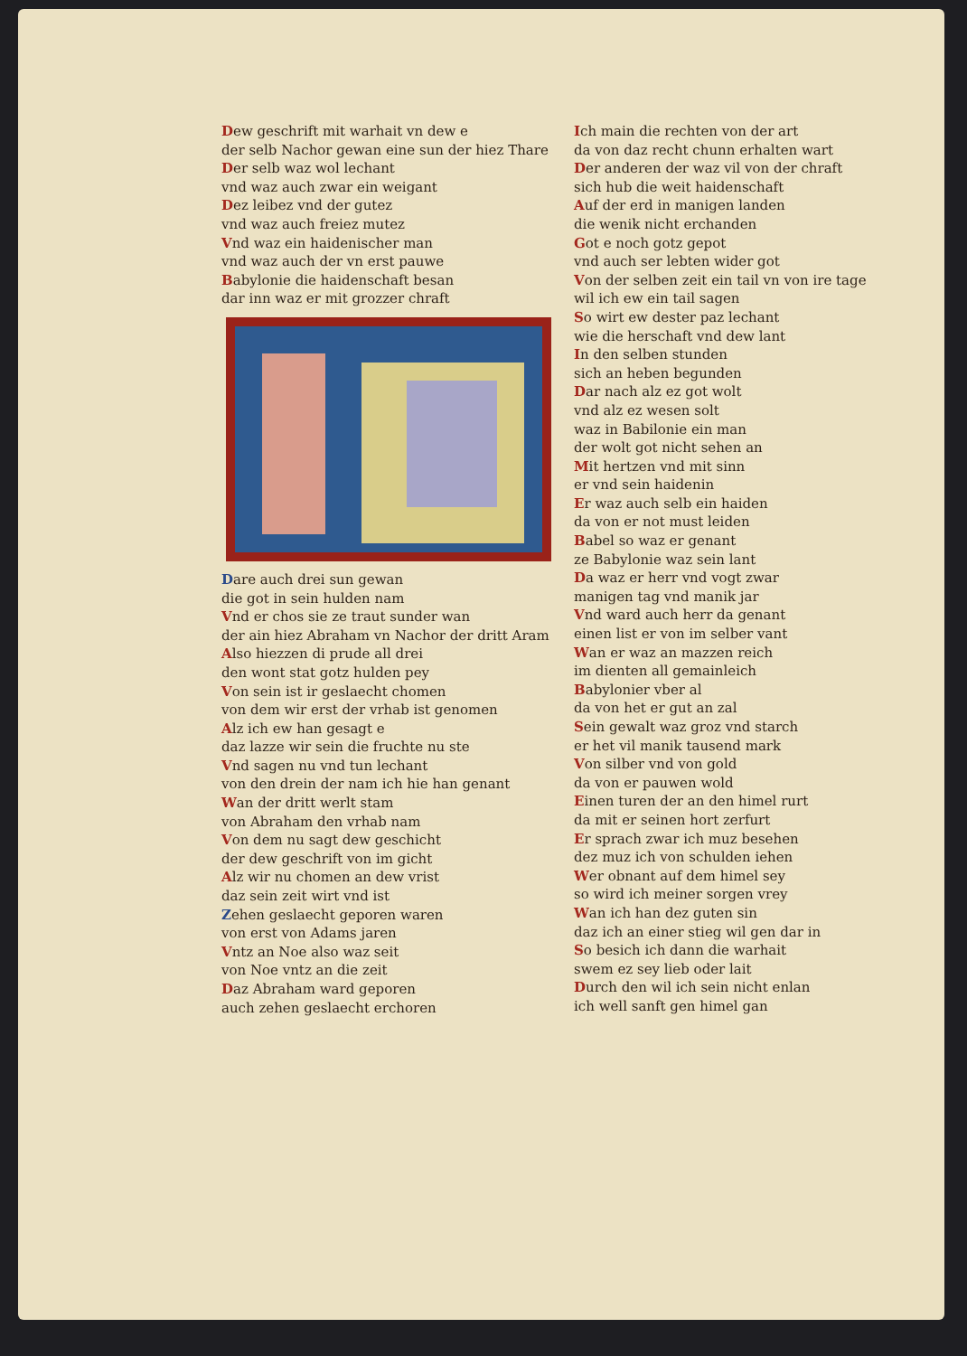Dew geschrift mit warhait vn dew e
der selb Nachor gewan eine sun der hiez Thare
Der selb waz wol lechant
vnd waz auch zwar ein weigant
Dez leibez vnd der gutez
vnd waz auch freiez mutez
Vnd waz ein haidenischer man
vnd waz auch der vn erst pauwe
Babylonie die haidenschaft besan
dar inn waz er mit grozzer chraft
Dare auch drei sun gewan
die got in sein hulden nam
Vnd er chos sie ze traut sunder wan
der ain hiez Abraham vn Nachor der dritt Aram
Also hiezzen di prude all drei
den wont stat gotz hulden pey
Von sein ist ir geslaecht chomen
von dem wir erst der vrhab ist genomen
Alz ich ew han gesagt e
daz lazze wir sein die fruchte nu ste
Vnd sagen nu vnd tun lechant
von den drein der nam ich hie han genant
Wan der dritt werlt stam
von Abraham den vrhab nam
Von dem nu sagt dew geschicht
der dew geschrift von im gicht
Alz wir nu chomen an dew vrist
daz sein zeit wirt vnd ist
Zehen geslaecht geporen waren
von erst von Adams jaren
Vntz an Noe also waz seit
von Noe vntz an die zeit
Daz Abraham ward geporen
auch zehen geslaecht erchoren
Ich main die rechten von der art
da von daz recht chunn erhalten wart
Der anderen der waz vil von der chraft
sich hub die weit haidenschaft
Auf der erd in manigen landen
die wenik nicht erchanden
Got e noch gotz gepot
vnd auch ser lebten wider got
Von der selben zeit ein tail vn von ire tage
wil ich ew ein tail sagen
So wirt ew dester paz lechant
wie die herschaft vnd dew lant
In den selben stunden
sich an heben begunden
Dar nach alz ez got wolt
vnd alz ez wesen solt
waz in Babilonie ein man
der wolt got nicht sehen an
Mit hertzen vnd mit sinn
er vnd sein haidenin
Er waz auch selb ein haiden
da von er not must leiden
Babel so waz er genant
ze Babylonie waz sein lant
Da waz er herr vnd vogt zwar
manigen tag vnd manik jar
Vnd ward auch herr da genant
einen list er von im selber vant
Wan er waz an mazzen reich
im dienten all gemainleich
Babylonier vber al
da von het er gut an zal
Sein gewalt waz groz vnd starch
er het vil manik tausend mark
Von silber vnd von gold
da von er pauwen wold
Einen turen der an den himel rurt
da mit er seinen hort zerfurt
Er sprach zwar ich muz besehen
dez muz ich von schulden iehen
Wer obnant auf dem himel sey
so wird ich meiner sorgen vrey
Wan ich han dez guten sin
daz ich an einer stieg wil gen dar in
So besich ich dann die warhait
swem ez sey lieb oder lait
Durch den wil ich sein nicht enlan
ich well sanft gen himel gan